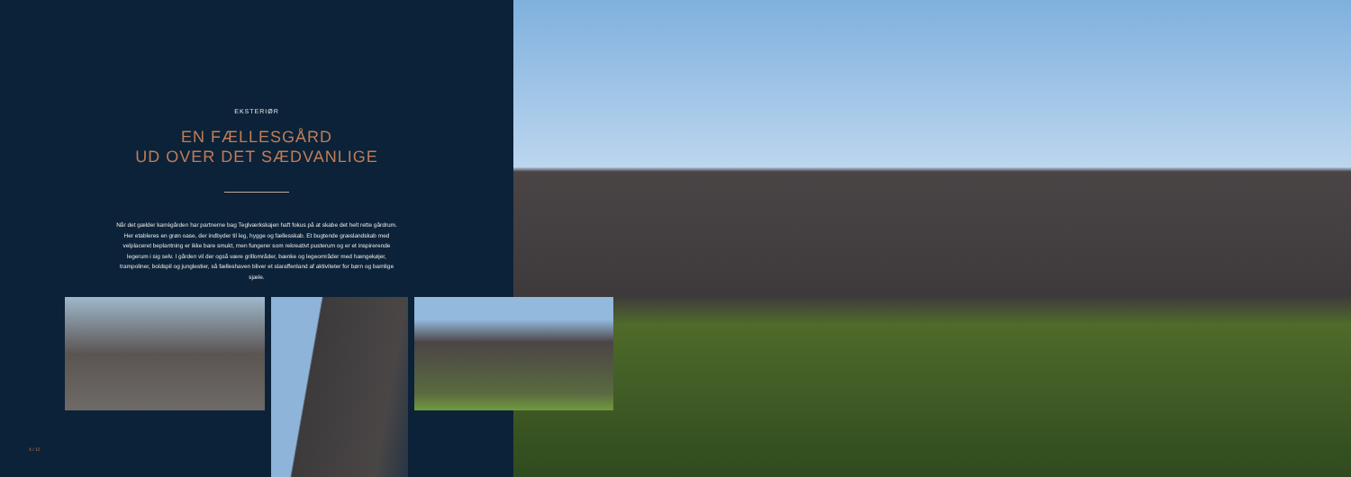EKSTERIØR
EN FÆLLESGÅRD
UD OVER DET SÆDVANLIGE
Når det gælder karrégården har partnerne bag Teglværkskajen haft fokus på at skabe det helt rette gårdrum. Her etableres en grøn oase, der indbyder til leg, hygge og fællesskab. Et bugtende græslandskab med velplaceret beplantning er ikke bare smukt, men fungerer som rekreativt pusterum og er et inspirerende legerum i sig selv. I gården vil der også være grillområder, bænke og legeområder med hængekøjer, trampoliner, boldspil og junglestier, så fælleshaven bliver et slaraffenland af aktiviteter for børn og barnlige sjæle.
4 / 12